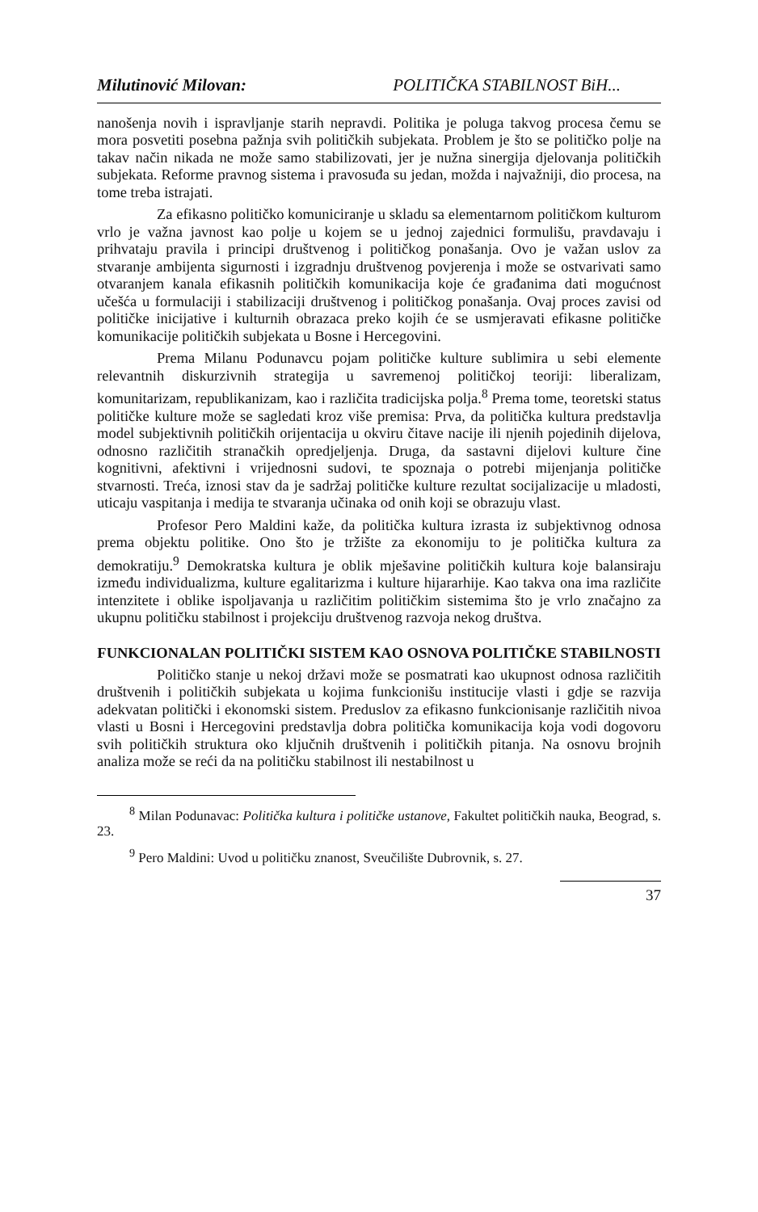Milutinović Milovan: POLITIČKA STABILNOST BiH...
nanošenja novih i ispravljanje starih nepravdi. Politika je poluga takvog procesa čemu se mora posvetiti posebna pažnja svih političkih subjekata. Problem je što se političko polje na takav način nikada ne može samo stabilizovati, jer je nužna sinergija djelovanja političkih subjekata. Reforme pravnog sistema i pravosuđa su jedan, možda i najvažniji, dio procesa, na tome treba istrajati.
Za efikasno političko komuniciranje u skladu sa elementarnom političkom kulturom vrlo je važna javnost kao polje u kojem se u jednoj zajednici formulišu, pravdavaju i prihvataju pravila i principi društvenog i političkog ponašanja. Ovo je važan uslov za stvaranje ambijenta sigurnosti i izgradnju društvenog povjerenja i može se ostvarivati samo otvaranjem kanala efikasnih političkih komunikacija koje će građanima dati mogućnost učešća u formulaciji i stabilizaciji društvenog i političkog ponašanja. Ovaj proces zavisi od političke inicijative i kulturnih obrazaca preko kojih će se usmjeravati efikasne političke komunikacije političkih subjekata u Bosne i Hercegovini.
Prema Milanu Podunavcu pojam političke kulture sublimira u sebi elemente relevantnih diskurzivnih strategija u savremenoj političkoj teoriji: liberalizam, komunitarizam, republikanizam, kao i različita tradicijska polja.<sup>8</sup> Prema tome, teoretski status političke kulture može se sagledati kroz više premisa: Prva, da politička kultura predstavlja model subjektivnih političkih orijentacija u okviru čitave nacije ili njenih pojedinih dijelova, odnosno različitih stranačkih opredjeljenja. Druga, da sastavni dijelovi kulture čine kognitivni, afektivni i vrijednosni sudovi, te spoznaja o potrebi mijenjanja političke stvarnosti. Treća, iznosi stav da je sadržaj političke kulture rezultat socijalizacije u mladosti, uticaju vaspitanja i medija te stvaranja učinaka od onih koji se obrazuju vlast.
Profesor Pero Maldini kaže, da politička kultura izrasta iz subjektivnog odnosa prema objektu politike. Ono što je tržište za ekonomiju to je politička kultura za demokratiju.<sup>9</sup> Demokratska kultura je oblik mješavine političkih kultura koje balansiraju između individualizma, kulture egalitarizma i kulture hijararhije. Kao takva ona ima različite intenzitete i oblike ispoljavanja u različitim političkim sistemima što je vrlo značajno za ukupnu političku stabilnost i projekciju društvenog razvoja nekog društva.
FUNKCIONALAN POLITIČKI SISTEM KAO OSNOVA POLITIČKE STABILNOSTI
Političko stanje u nekoj državi može se posmatrati kao ukupnost odnosa različitih društvenih i političkih subjekata u kojima funkcionišu institucije vlasti i gdje se razvija adekvatan politički i ekonomski sistem. Preduslov za efikasno funkcionisanje različitih nivoa vlasti u Bosni i Hercegovini predstavlja dobra politička komunikacija koja vodi dogovoru svih političkih struktura oko ključnih društvenih i političkih pitanja. Na osnovu brojnih analiza može se reći da na političku stabilnost ili nestabilnost u
<sup>8</sup> Milan Podunavac: Politička kultura i političke ustanove, Fakultet političkih nauka, Beograd, s. 23.
<sup>9</sup> Pero Maldini: Uvod u političku znanost, Sveučilište Dubrovnik, s. 27.
37